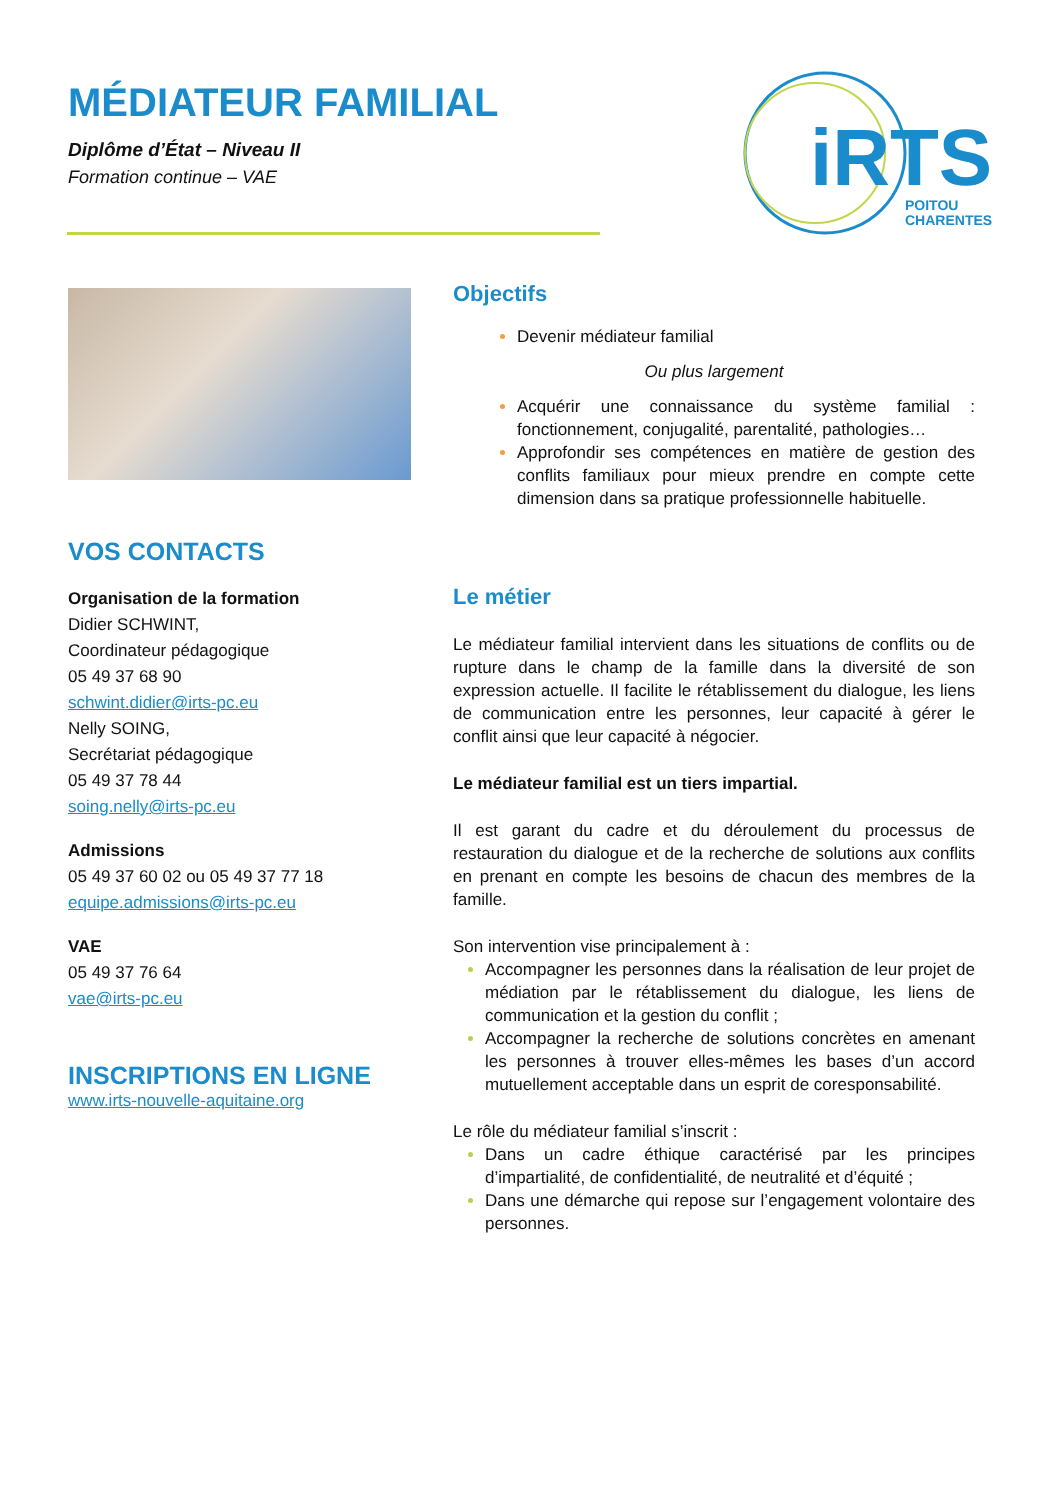MÉDIATEUR FAMILIAL
Diplôme d’État – Niveau II
Formation continue – VAE
iRTS
POITOU
CHARENTES
VOS CONTACTS
Organisation de la formation
Didier SCHWINT,
Coordinateur pédagogique
05 49 37 68 90
schwint.didier@irts-pc.eu
Nelly SOING,
Secrétariat pédagogique
05 49 37 78 44
soing.nelly@irts-pc.eu
Admissions
05 49 37 60 02 ou 05 49 37 77 18
equipe.admissions@irts-pc.eu
VAE
05 49 37 76 64
vae@irts-pc.eu
INSCRIPTIONS EN LIGNE
www.irts-nouvelle-aquitaine.org
Objectifs
Devenir médiateur familial
Ou plus largement
Acquérir une connaissance du système familial : fonctionnement, conjugalité, parentalité, pathologies…
Approfondir ses compétences en matière de gestion des conflits familiaux pour mieux prendre en compte cette dimension dans sa pratique professionnelle habituelle.
Le métier
Le médiateur familial intervient dans les situations de conflits ou de rupture dans le champ de la famille dans la diversité de son expression actuelle. Il facilite le rétablissement du dialogue, les liens de communication entre les personnes, leur capacité à gérer le conflit ainsi que leur capacité à négocier.
Le médiateur familial est un tiers impartial.
Il est garant du cadre et du déroulement du processus de restauration du dialogue et de la recherche de solutions aux conflits en prenant en compte les besoins de chacun des membres de la famille.
Son intervention vise principalement à :
Accompagner les personnes dans la réalisation de leur projet de médiation par le rétablissement du dialogue, les liens de communication et la gestion du conflit ;
Accompagner la recherche de solutions concrètes en amenant les personnes à trouver elles-mêmes les bases d’un accord mutuellement acceptable dans un esprit de coresponsabilité.
Le rôle du médiateur familial s’inscrit :
Dans un cadre éthique caractérisé par les principes d’impartialité, de confidentialité, de neutralité et d’équité ;
Dans une démarche qui repose sur l’engagement volontaire des personnes.